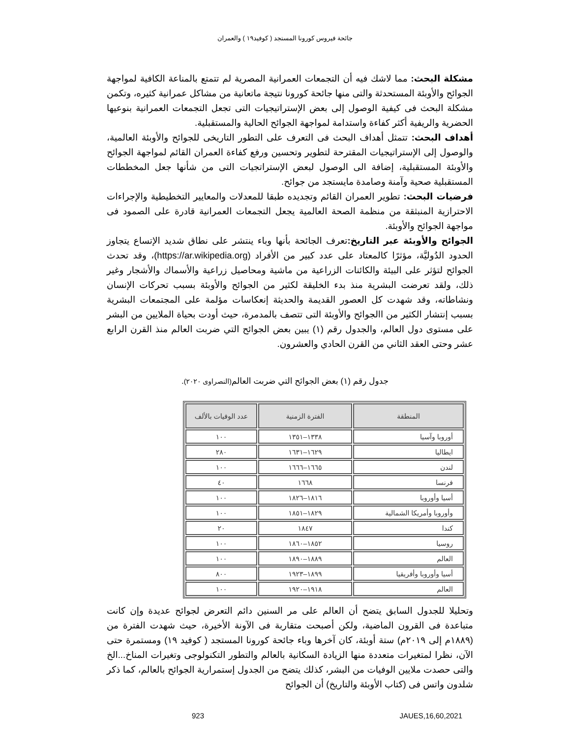جائحة فيروس كورونا المستجد ( كوفيد١٩ ) والعمران
مشكلة البحث: مما لاشك فيه أن التجمعات العمرانية المصرية لم تتمتع بالمناعة الكافية لمواجهة الجوائح والأوبئة المستحدثة والتى منها جائحة كورونا نتيجة ماتعانية من مشاكل عمرانية كثيره، وتكمن مشكلة البحث فى كيفية الوصول إلى بعض الإستراتيجيات التى تجعل التجمعات العمرانية بنوعيها الحضرية والريفية أكثر كفاءة واستدامة لمواجهة الجوائح الحالية والمستقبلية.
أهداف البحث: تتمثل أهداف البحث فى التعرف على التطور التاريخى للجوائح والأوبئة العالمية، والوصول إلى الإستراتيجيات المقترحة لتطوير وتحسين ورفع كفاءة العمران القائم لمواجهة الجوائح والأوبئة المستقبلية، إضافة الى الوصول لبعض الإستراتجيات التى من شأنها جعل المخططات المستقبلية صحية وآمنة وصامدة مايستجد من جوائح.
فرضيات البحث: تطوير العمران القائم وتجديده طبقا للمعدلات والمعايير التخطيطية والإجراءات الاحترازية المنبثقة من منظمة الصحة العالمية يجعل التجمعات العمرانية قادرة على الصمود فى مواجهة الجوائح والأوبئة.
الجوائح والأوبئة عبر التاريخ: تعرف الجائحة بأنها وباء ينتشر على نطاق شديد الإتساع يتجاوز الحدود الدُوليَّة، مؤثرًا كالمعتاد على عدد كبير من الأفراد (https://ar.wikipedia.org)، وقد تحدث الجوائح لتؤثر على البيئة والكائنات الزراعية من ماشية ومحاصيل زراعية والأسماك والأشجار وغير ذلك، ولقد تعرضت البشرية منذ بدء الخليقة لكثير من الجوائح والأوبئة بسبب تحركات الإنسان ونشاطاته، وقد شهدت كل العصور القديمة والحديثة إنعكاسات مؤلمة على المجتمعات البشرية بسبب إنتشار الكثير من االجوائح والأوبئة التى تتصف بالمدمرة، حيث أودت بحياة الملايين من البشر على مستوى دول العالم، والجدول رقم (١) يبين بعض الجوائح التي ضربت العالم منذ القرن الرابع عشر وحتى العقد الثاني من القرن الحادي والعشرون.
جدول رقم (١) بعض الجوائح التي ضربت العالم(النصراوى ٢٠٢٠).
| المنطقة | الفترة الزمنية | عدد الوفيات بالألف |
| --- | --- | --- |
| أوروبا وآسيا | ١٣٣٨–١٣٥١ | ١٠٠ |
| ايطاليا | ١٦٢٩–١٦٣١ | ٢٨٠ |
| لندن | ١٦٦٥–١٦٦٦ | ١٠٠ |
| فرنسا | ١٦٦٨ | ٤٠ |
| أسيا وأوروبا | ١٨١٦–١٨٢٦ | ١٠٠ |
| وأوروبا وأمريكا الشمالية | ١٨٢٩–١٨٥١ | ١٠٠ |
| كندا | ١٨٤٧ | ٢٠ |
| روسيا | ١٨٥٢–١٨٦٠ | ١٠٠ |
| العالم | ١٨٨٩–١٨٩٠ | ١٠٠ |
| أسيا وأوروبا وأفريقيا | ١٨٩٩–١٩٢٣ | ٨٠٠ |
| العالم | ١٩١٨–١٩٢٠ | ١٠٠ |
وتحليلا للجدول السابق يتضح أن العالم على مر السنين دائم التعرض لجوائح عديدة وإن كانت متباعدة فى القرون الماضية، ولكن أصبحت متقاربة فى الآونة الأخيرة، حيث شهدت الفترة من (١٨٨٩م إلى ٢٠١٩م) ستة أوبئة، كان آخرها وباء جائحة كورونا المستجد ( كوفيد ١٩) ومستمرة حتى الآن، نظرا لمتغيرات متعددة منها الزيادة السكانية بالعالم والتطور التكنولوجى وتغيرات المناخ...الخ والتى حصدت ملايين الوفيات من البشر، كذلك يتضح من الجدول إستمرارية الجوائح بالعالم، كما ذكر شلدون واتس فى (كتاب الأوبئة والتاريخ) أن الجوائح
923 JAUES,16,60,2021